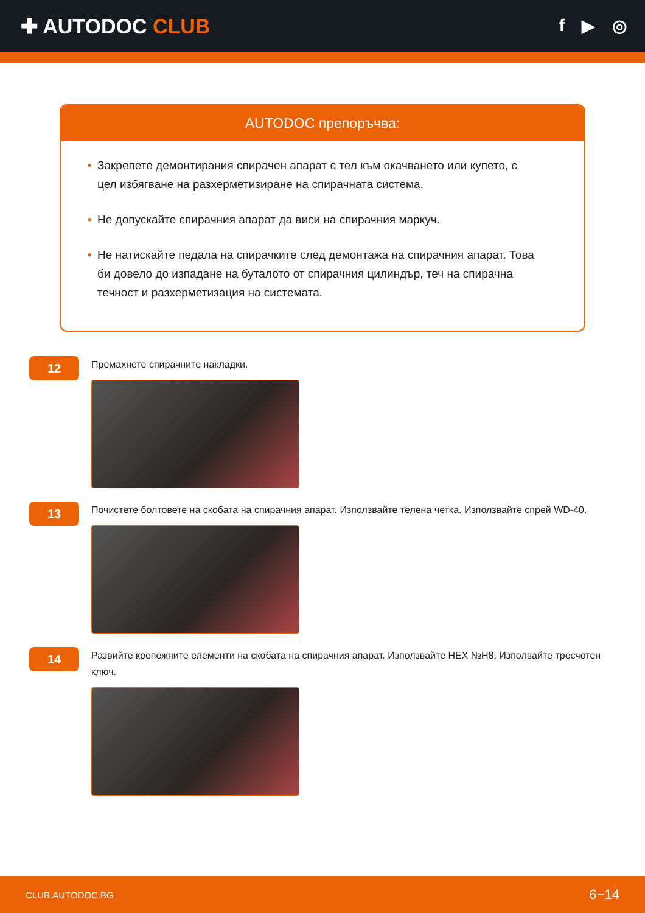✚ AUTODOC CLUB
f ▶ ◎
AUTODOC препоръчва:
• Закрепете демонтирания спирачен апарат с тел към окачването или купето, с цел избягване на разхерметизиране на спирачната система.
• Не допускайте спирачния апарат да виси на спирачния маркуч.
• Не натискайте педала на спирачките след демонтажа на спирачния апарат. Това би довело до изпадане на буталото от спирачния цилиндър, теч на спирачна течност и разхерметизация на системата.
12
Премахнете спирачните накладки.
13
Почистете болтовете на скобата на спирачния апарат. Използвайте телена четка. Използвайте спрей WD-40.
14
Развийте крепежните елементи на скобата на спирачния апарат. Използвайте HEX №H8. Изполвайте тресчотен ключ.
CLUB.AUTODOC.BG 6−14